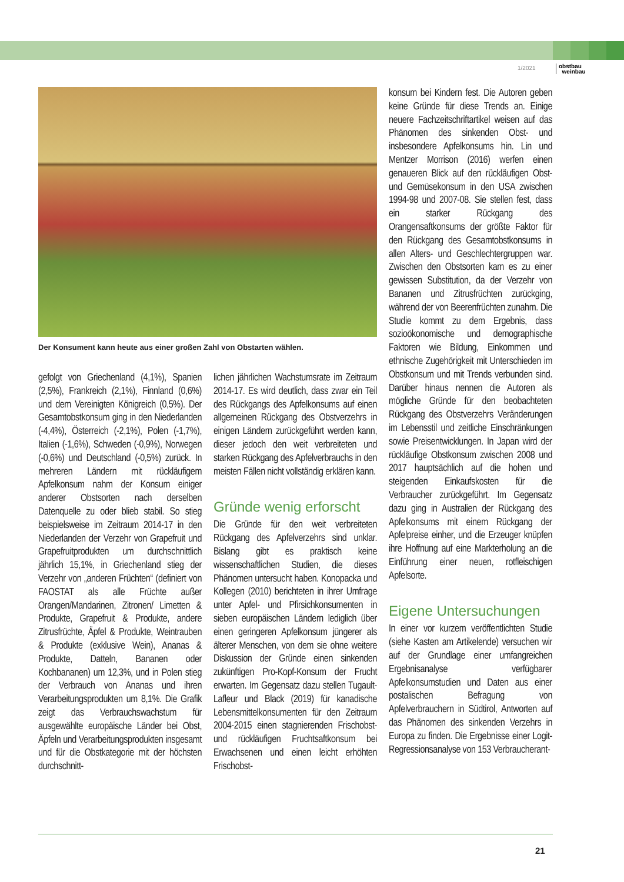1/2021
obstbau
weinbau
Der Konsument kann heute aus einer großen Zahl von Obstarten wählen.
gefolgt von Griechenland (4,1%), Spanien (2,5%), Frankreich (2,1%), Finnland (0,6%) und dem Vereinigten Königreich (0,5%). Der Gesamtobstkonsum ging in den Niederlanden (-4,4%), Österreich (-2,1%), Polen (-1,7%), Italien (-1,6%), Schweden (-0,9%), Norwegen (-0,6%) und Deutschland (-0,5%) zurück. In mehreren Ländern mit rückläufigem Apfelkonsum nahm der Konsum einiger anderer Obstsorten nach derselben Datenquelle zu oder blieb stabil. So stieg beispielsweise im Zeitraum 2014-17 in den Niederlanden der Verzehr von Grapefruit und Grapefruitprodukten um durchschnittlich jährlich 15,1%, in Griechenland stieg der Verzehr von „anderen Früchten“ (definiert von FAOSTAT als alle Früchte außer Orangen/Mandarinen, Zitronen/ Limetten & Produkte, Grapefruit & Produkte, andere Zitrusfrüchte, Äpfel & Produkte, Weintrauben & Produkte (exklusive Wein), Ananas & Produkte, Datteln, Bananen oder Kochbananen) um 12,3%, und in Polen stieg der Verbrauch von Ananas und ihren Verarbeitungsprodukten um 8,1%. Die Grafik zeigt das Verbrauchswachstum für ausgewählte europäische Länder bei Obst, Äpfeln und Verarbeitungsprodukten insgesamt und für die Obstkategorie mit der höchsten durchschnitt-
lichen jährlichen Wachstumsrate im Zeitraum 2014-17. Es wird deutlich, dass zwar ein Teil des Rückgangs des Apfelkonsums auf einen allgemeinen Rückgang des Obstverzehrs in einigen Ländern zurückgeführt werden kann, dieser jedoch den weit verbreiteten und starken Rückgang des Apfelverbrauchs in den meisten Fällen nicht vollständig erklären kann.
Gründe wenig erforscht
Die Gründe für den weit verbreiteten Rückgang des Apfelverzehrs sind unklar. Bislang gibt es praktisch keine wissenschaftlichen Studien, die dieses Phänomen untersucht haben. Konopacka und Kollegen (2010) berichteten in ihrer Umfrage unter Apfel- und Pfirsichkonsumenten in sieben europäischen Ländern lediglich über einen geringeren Apfelkonsum jüngerer als älterer Menschen, von dem sie ohne weitere Diskussion der Gründe einen sinkenden zukünftigen Pro-Kopf-Konsum der Frucht erwarten. Im Gegensatz dazu stellen Tugault-Lafleur und Black (2019) für kanadische Lebensmittelkonsumenten für den Zeitraum 2004-2015 einen stagnierenden Frischobst- und rückläufigen Fruchtsaftkonsum bei Erwachsenen und einen leicht erhöhten Frischobst-
konsum bei Kindern fest. Die Autoren geben keine Gründe für diese Trends an. Einige neuere Fachzeitschriftartikel weisen auf das Phänomen des sinkenden Obst- und insbesondere Apfelkonsums hin. Lin und Mentzer Morrison (2016) werfen einen genaueren Blick auf den rückläufigen Obst- und Gemüsekonsum in den USA zwischen 1994-98 und 2007-08. Sie stellen fest, dass ein starker Rückgang des Orangensaftkonsums der größte Faktor für den Rückgang des Gesamtobstkonsums in allen Alters- und Geschlechtergruppen war. Zwischen den Obstsorten kam es zu einer gewissen Substitution, da der Verzehr von Bananen und Zitrusfrüchten zurückging, während der von Beerenfrüchten zunahm. Die Studie kommt zu dem Ergebnis, dass sozioökonomische und demographische Faktoren wie Bildung, Einkommen und ethnische Zugehörigkeit mit Unterschieden im Obstkonsum und mit Trends verbunden sind. Darüber hinaus nennen die Autoren als mögliche Gründe für den beobachteten Rückgang des Obstverzehrs Veränderungen im Lebensstil und zeitliche Einschränkungen sowie Preisentwicklungen. In Japan wird der rückläufige Obstkonsum zwischen 2008 und 2017 hauptsächlich auf die hohen und steigenden Einkaufskosten für die Verbraucher zurückgeführt. Im Gegensatz dazu ging in Australien der Rückgang des Apfelkonsums mit einem Rückgang der Apfelpreise einher, und die Erzeuger knüpfen ihre Hoffnung auf eine Markterholung an die Einführung einer neuen, rotfleischigen Apfelsorte.
Eigene Untersuchungen
In einer vor kurzem veröffentlichten Studie (siehe Kasten am Artikelende) versuchen wir auf der Grundlage einer umfangreichen Ergebnisanalyse verfügbarer Apfelkonsumstudien und Daten aus einer postalischen Befragung von Apfelverbrauchern in Südtirol, Antworten auf das Phänomen des sinkenden Verzehrs in Europa zu finden. Die Ergebnisse einer Logit-Regressionsanalyse von 153 Verbraucherant-
21